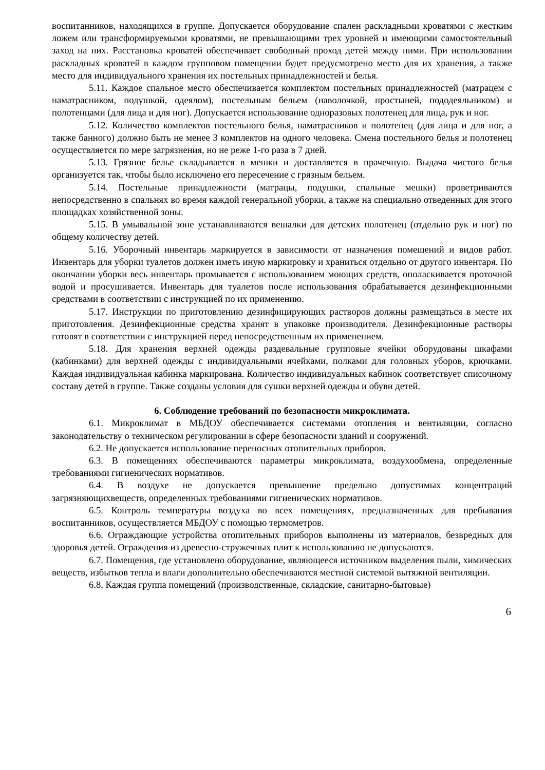воспитанников, находящихся в группе. Допускается оборудование спален раскладными кроватями с жестким ложем или трансформируемыми кроватями, не превышающими трех уровней и имеющими самостоятельный заход на них. Расстановка кроватей обеспечивает свободный проход детей между ними. При использовании раскладных кроватей в каждом групповом помещении будет предусмотрено место для их хранения, а также место для индивидуального хранения их постельных принадлежностей и белья.
5.11. Каждое спальное место обеспечивается комплектом постельных принадлежностей (матрацем с наматрасником, подушкой, одеялом), постельным бельем (наволочкой, простыней, пододеяльником) и полотенцами (для лица и для ног). Допускается использование одноразовых полотенец для лица, рук и ног.
5.12. Количество комплектов постельного белья, наматрасников и полотенец (для лица и для ног, а также банного) должно быть не менее 3 комплектов на одного человека. Смена постельного белья и полотенец осуществляется по мере загрязнения, но не реже 1-го раза в 7 дней.
5.13. Грязное белье складывается в мешки и доставляется в прачечную. Выдача чистого белья организуется так, чтобы было исключено его пересечение с грязным бельем.
5.14. Постельные принадлежности (матрацы, подушки, спальные мешки) проветриваются непосредственно в спальнях во время каждой генеральной уборки, а также на специально отведенных для этого площадках хозяйственной зоны.
5.15. В умывальной зоне устанавливаются вешалки для детских полотенец (отдельно рук и ног) по общему количеству детей.
5.16. Уборочный инвентарь маркируется в зависимости от назначения помещений и видов работ. Инвентарь для уборки туалетов должен иметь иную маркировку и храниться отдельно от другого инвентаря. По окончании уборки весь инвентарь промывается с использованием моющих средств, ополаскивается проточной водой и просушивается. Инвентарь для туалетов после использования обрабатывается дезинфекционными средствами в соответствии с инструкцией по их применению.
5.17. Инструкции по приготовлению дезинфицирующих растворов должны размещаться в месте их приготовления. Дезинфекционные средства хранят в упаковке производителя. Дезинфекционные растворы готовят в соответствии с инструкцией перед непосредственным их применением.
5.18. Для хранения верхней одежды раздевальные групповые ячейки оборудованы шкафами (кабинками) для верхней одежды с индивидуальными ячейками, полками для головных уборов, крючками. Каждая индивидуальная кабинка маркирована. Количество индивидуальных кабинок соответствует списочному составу детей в группе. Также созданы условия для сушки верхней одежды и обуви детей.
6. Соблюдение требований по безопасности микроклимата.
6.1. Микроклимат в МБДОУ обеспечивается системами отопления и вентиляции, согласно законодательству о техническом регулировании в сфере безопасности зданий и сооружений.
6.2. Не допускается использование переносных отопительных приборов.
6.3. В помещениях обеспечиваются параметры микроклимата, воздухообмена, определенные требованиями гигиенических нормативов.
6.4. В воздухе не допускается превышение предельно допустимых концентраций загрязняющихвеществ, определенных требованиями гигиенических нормативов.
6.5. Контроль температуры воздуха во всех помещениях, предназначенных для пребывания воспитанников, осуществляется МБДОУ с помощью термометров.
6.6. Ограждающие устройства отопительных приборов выполнены из материалов, безвредных для здоровья детей. Ограждения из древесно-стружечных плит к использованию не допускаются.
6.7. Помещения, где установлено оборудование, являющееся источником выделения пыли, химических веществ, избытков тепла и влаги дополнительно обеспечиваются местной системой вытяжной вентиляции.
6.8. Каждая группа помещений (производственные, складские, санитарно-бытовые)
6